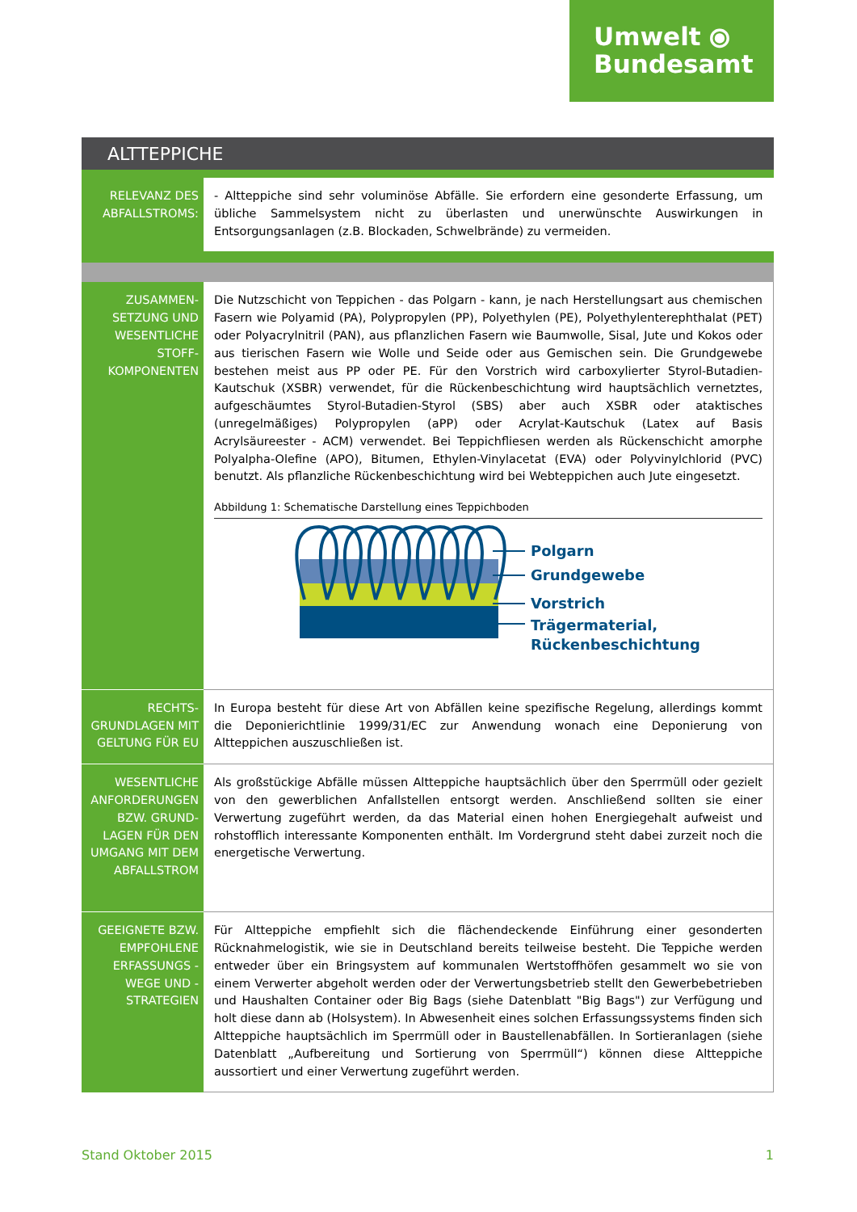Umwelt ⦿
Bundesamt
ALTTEPPICHE
| RELEVANZ DES ABFALLSTROMS: | - Altteppiche sind sehr voluminöse Abfälle. Sie erfordern eine gesonderte Erfassung, um übliche Sammelsystem nicht zu überlasten und unerwünschte Auswirkungen in Entsorgungsanlagen (z.B. Blockaden, Schwelbrände) zu vermeiden. |
| ZUSAMMEN- SETZUNG UND WESENTLICHE STOFF- KOMPONENTEN | Die Nutzschicht von Teppichen - das Polgarn - kann, je nach Herstellungsart aus chemischen Fasern wie Polyamid (PA), Polypropylen (PP), Polyethylen (PE), Polyethylenterephthalat (PET) oder Polyacrylnitril (PAN), aus pflanzlichen Fasern wie Baumwolle, Sisal, Jute und Kokos oder aus tierischen Fasern wie Wolle und Seide oder aus Gemischen sein. Die Grundgewebe bestehen meist aus PP oder PE. Für den Vorstrich wird carboxylierter Styrol-Butadien-Kautschuk (XSBR) verwendet, für die Rückenbeschichtung wird hauptsächlich vernetztes, aufgeschäumtes Styrol-Butadien-Styrol (SBS) aber auch XSBR oder ataktisches (unregelmäßiges) Polypropylen (aPP) oder Acrylat-Kautschuk (Latex auf Basis Acrylsäureester - ACM) verwendet. Bei Teppichfliesen werden als Rückenschicht amorphe Polyalpha-Olefine (APO), Bitumen, Ethylen-Vinylacetat (EVA) oder Polyvinylchlorid (PVC) benutzt. Als pflanzliche Rückenbeschichtung wird bei Webteppichen auch Jute eingesetzt. Abbildung 1: Schematische Darstellung eines Teppichboden Polgarn Grundgewebe Vorstrich Trägermaterial, Rückenbeschichtung |
| RECHTS- GRUNDLAGEN MIT GELTUNG FÜR EU | In Europa besteht für diese Art von Abfällen keine spezifische Regelung, allerdings kommt die Deponierichtlinie 1999/31/EC zur Anwendung wonach eine Deponierung von Altteppichen auszuschließen ist. |
| WESENTLICHE ANFORDERUNGEN BZW. GRUND- LAGEN FÜR DEN UMGANG MIT DEM ABFALLSTROM | Als großstückige Abfälle müssen Altteppiche hauptsächlich über den Sperrmüll oder gezielt von den gewerblichen Anfallstellen entsorgt werden. Anschließend sollten sie einer Verwertung zugeführt werden, da das Material einen hohen Energiegehalt aufweist und rohstofflich interessante Komponenten enthält. Im Vordergrund steht dabei zurzeit noch die energetische Verwertung. |
| GEEIGNETE BZW. EMPFOHLENE ERFASSUNGS - WEGE UND - STRATEGIEN | Für Altteppiche empfiehlt sich die flächendeckende Einführung einer gesonderten Rücknahmelogistik, wie sie in Deutschland bereits teilweise besteht. Die Teppiche werden entweder über ein Bringsystem auf kommunalen Wertstoffhöfen gesammelt wo sie von einem Verwerter abgeholt werden oder der Verwertungsbetrieb stellt den Gewerbebetrieben und Haushalten Container oder Big Bags (siehe Datenblatt " Big Bags ") zur Verfügung und holt diese dann ab (Holsystem). In Abwesenheit eines solchen Erfassungssystems finden sich Altteppiche hauptsächlich im Sperrmüll oder in Baustellenabfällen. In Sortieranlagen (siehe Datenblatt „ Aufbereitung und Sortierung von Sperrmüll “) können diese Altteppiche aussortiert und einer Verwertung zugeführt werden. |
Stand Oktober 2015 1